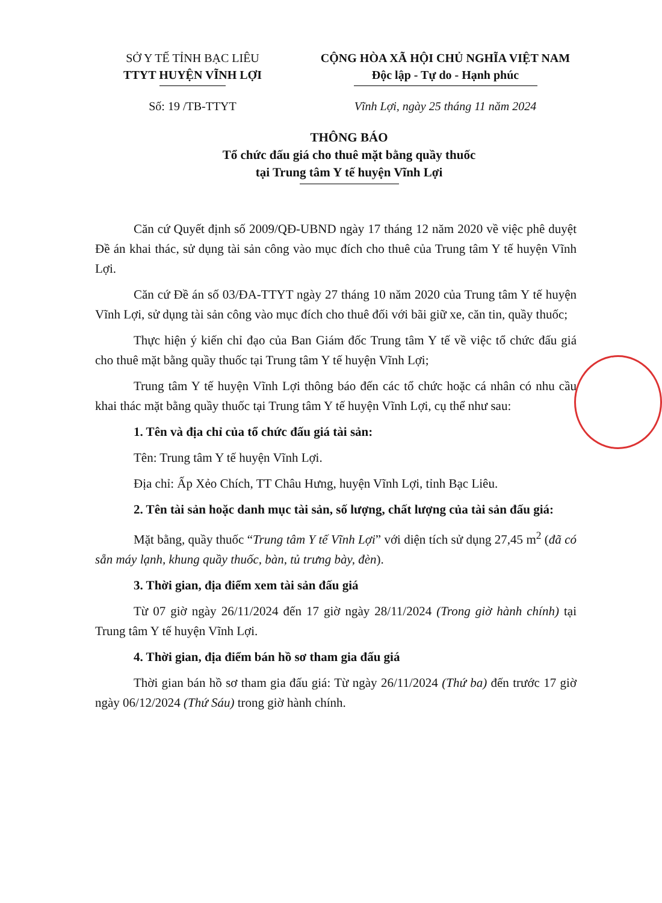SỞ Y TẾ TỈNH BẠC LIÊU
TTYT HUYỆN VĨNH LỢI
CỘNG HÒA XÃ HỘI CHỦ NGHĨA VIỆT NAM
Độc lập - Tự do - Hạnh phúc
Số: 19 /TB-TTYT Vĩnh Lợi, ngày 25 tháng 11 năm 2024
THÔNG BÁO
Tổ chức đấu giá cho thuê mặt bằng quầy thuốc
tại Trung tâm Y tế huyện Vĩnh Lợi
Căn cứ Quyết định số 2009/QĐ-UBND ngày 17 tháng 12 năm 2020 về việc phê duyệt Đề án khai thác, sử dụng tài sản công vào mục đích cho thuê của Trung tâm Y tế huyện Vĩnh Lợi.
Căn cứ Đề án số 03/ĐA-TTYT ngày 27 tháng 10 năm 2020 của Trung tâm Y tế huyện Vĩnh Lợi, sử dụng tài sản công vào mục đích cho thuê đối với bãi giữ xe, căn tin, quầy thuốc;
Thực hiện ý kiến chỉ đạo của Ban Giám đốc Trung tâm Y tế về việc tổ chức đấu giá cho thuê mặt bằng quầy thuốc tại Trung tâm Y tế huyện Vĩnh Lợi;
Trung tâm Y tế huyện Vĩnh Lợi thông báo đến các tổ chức hoặc cá nhân có nhu cầu khai thác mặt bằng quầy thuốc tại Trung tâm Y tế huyện Vĩnh Lợi, cụ thể như sau:
1. Tên và địa chỉ của tổ chức đấu giá tài sản:
Tên: Trung tâm Y tế huyện Vĩnh Lợi.
Địa chỉ: Ấp Xẻo Chích, TT Châu Hưng, huyện Vĩnh Lợi, tỉnh Bạc Liêu.
2. Tên tài sản hoặc danh mục tài sản, số lượng, chất lượng của tài sản đấu giá:
Mặt bằng, quầy thuốc “Trung tâm Y tế Vĩnh Lợi” với diện tích sử dụng 27,45 m<sup>2</sup> (đã có sẵn máy lạnh, khung quầy thuốc, bàn, tủ trưng bày, đèn).
3. Thời gian, địa điểm xem tài sản đấu giá
Từ 07 giờ ngày 26/11/2024 đến 17 giờ ngày 28/11/2024 (Trong giờ hành chính) tại Trung tâm Y tế huyện Vĩnh Lợi.
4. Thời gian, địa điểm bán hồ sơ tham gia đấu giá
Thời gian bán hồ sơ tham gia đấu giá: Từ ngày 26/11/2024 (Thứ ba) đến trước 17 giờ ngày 06/12/2024 (Thứ Sáu) trong giờ hành chính.